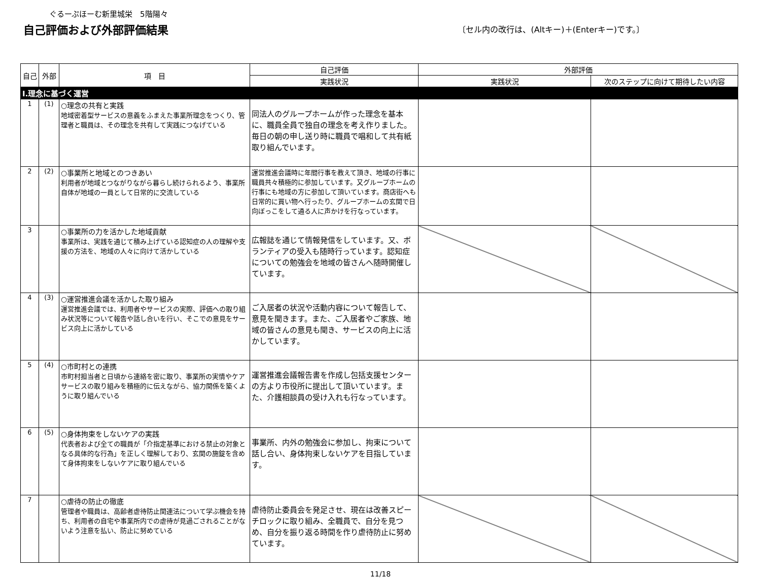ぐるーぷほーむ新里城栄　5階陽々
自己評価および外部評価結果
〔セル内の改行は、(Altキー)＋(Enterキー)です。〕
| 自己 | 外部 | 項 目 | 自己評価 | 外部評価 | |
| --- | --- | --- | --- | --- | --- |
| | | | 実践状況 | 実践状況 | 次のステップに向けて期待したい内容 |
| Ⅰ.理念に基づく運営 | | | | | |
| 1 | (1) | ○理念の共有と実践 地域密着型サービスの意義をふまえた事業所理念をつくり、管理者と職員は、その理念を共有して実践につなげている | 同法人のグループホームが作った理念を基本に、職員全員で独自の理念を考え作りました。毎日の朝の申し送り時に職員で唱和して共有紙取り組んでいます。 | | |
| 2 | (2) | ○事業所と地域とのつきあい 利用者が地域とつながりながら暮らし続けられるよう、事業所自体が地域の一員として日常的に交流している | 運営推進会議時に年間行事を教えて頂き、地域の行事に職員共々積極的に参加しています。又グループホームの行事にも地域の方に参加して頂いています。商店街へも日常的に買い物へ行ったり、グループホームの玄関で日向ぼっこをして通る人に声かけを行なっています。 | | |
| 3 | | ○事業所の力を活かした地域貢献 事業所は、実践を通じて積み上げている認知症の人の理解や支援の方法を、地域の人々に向けて活かしている | 広報誌を通じて情報発信をしています。又、ボランティアの受入も随時行っています。認知症についての勉強会を地域の皆さんへ随時開催しています。 | | |
| 4 | (3) | ○運営推進会議を活かした取り組み 運営推進会議では、利用者やサービスの実際、評価への取り組み状況等について報告や話し合いを行い、そこでの意見をサービス向上に活かしている | ご入居者の状況や活動内容について報告して、意見を聞きます。また、ご入居者やご家族、地域の皆さんの意見も聞き、サービスの向上に活かしています。 | | |
| 5 | (4) | ○市町村との連携 市町村担当者と日頃から連絡を密に取り、事業所の実情やケアサービスの取り組みを積極的に伝えながら、協力関係を築くように取り組んでいる | 運営推進会議報告書を作成し包括支援センターの方より市役所に提出して頂いています。また、介護相談員の受け入れも行なっています。 | | |
| 6 | (5) | ○身体拘束をしないケアの実践 代表者および全ての職員が「介指定基準における禁止の対象となる具体的な行為」を正しく理解しており、玄関の施錠を含めて身体拘束をしないケアに取り組んでいる | 事業所、内外の勉強会に参加し、拘束について話し合い、身体拘束しないケアを目指しています。 | | |
| 7 | | ○虐待の防止の徹底 管理者や職員は、高齢者虐待防止関連法について学ぶ機会を持ち、利用者の自宅や事業所内での虐待が見過ごされることがないよう注意を払い、防止に努めている | 虐待防止委員会を発足させ、現在は改善スピーチロックに取り組み、全職員で、自分を見つめ、自分を振り返る時間を作り虐待防止に努めています。 | | |
11/18